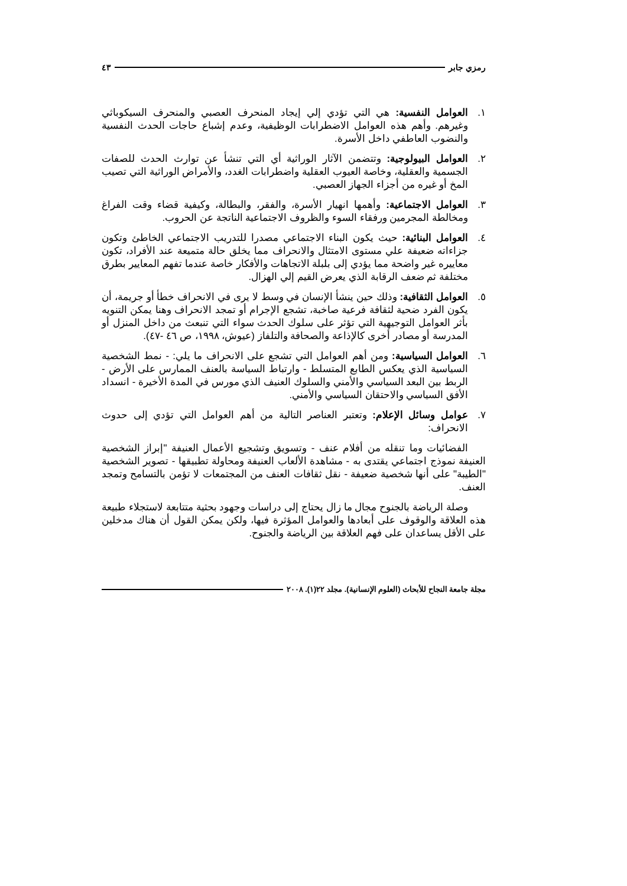رمزي جابر ٤٣
١. العوامل النفسية: هي التي تؤدي إلي إيجاد المنحرف العصبي والمنحرف السيكوباثي وغيرهم. وأهم هذه العوامل الاضطرابات الوظيفية، وعدم إشباع حاجات الحدث النفسية والنضوب العاطفي داخل الأسرة.
٢. العوامل البيولوجية: وتتضمن الآثار الوراثية أي التي تنشأ عن توارث الحدث للصفات الجسمية والعقلية، وخاصة العيوب العقلية واضطرابات الغدد، والأمراض الوراثية التي تصيب المخ أو غيره من أجزاء الجهاز العصبي.
٣. العوامل الاجتماعية: وأهمها انهيار الأسرة، والفقر، والبطالة، وكيفية قضاء وقت الفراغ ومخالطة المجرمين ورفقاء السوء والظروف الاجتماعية الناتجة عن الحروب.
٤. العوامل البنائية: حيث يكون البناء الاجتماعي مصدرا للتدريب الاجتماعي الخاطئ وتكون جزاءاته ضعيفة علي مستوى الامتثال والانحراف مما يخلق حالة متميعة عند الأفراد، تكون معاييره غير واضحة مما يؤدي إلى بلبلة الاتجاهات والأفكار خاصة عندما تفهم المعايير بطرق مختلفة ثم ضعف الرقابة الذي يعرض القيم إلي الهزال.
٥. العوامل الثقافية: وذلك حين ينشأ الإنسان في وسط لا يرى في الانحراف خطأ أو جريمة، أن يكون الفرد ضحية لثقافة فرعية صاخبة، تشجع الإجرام أو تمجد الانحراف وهنا يمكن التنويه بأثر العوامل التوجيهية التي تؤثر على سلوك الحدث سواء التي تنبعث من داخل المنزل أو المدرسة أو مصادر أخرى كالإذاعة والصحافة والتلفاز (عيوش، ١٩٩٨، ص ٤٦ -٤٧).
٦. العوامل السياسية: ومن أهم العوامل التي تشجع على الانحراف ما يلي: - نمط الشخصية السياسية الذي يعكس الطابع المتسلط - وارتباط السياسة بالعنف الممارس على الأرض - الربط بين البعد السياسي والأمني والسلوك العنيف الذي مورس في المدة الأخيرة - انسداد الأفق السياسي والاحتقان السياسي والأمني.
٧. عوامل وسائل الإعلام: وتعتبر العناصر التالية من أهم العوامل التي تؤدي إلى حدوث الانحراف:
الفضائيات وما تنقله من أفلام عنف - وتسويق وتشجيع الأعمال العنيفة "إبراز الشخصية العنيفة نموذج اجتماعي يقتدى به - مشاهدة الألعاب العنيفة ومحاولة تطبيقها - تصوير الشخصية "الطيبة" على أنها شخصية ضعيفة - نقل ثقافات العنف من المجتمعات لا تؤمن بالتسامح وتمجد العنف.
وصلة الرياضة بالجنوح مجال ما زال يحتاج إلى دراسات وجهود بحثية متتابعة لاستجلاء طبيعة هذه العلاقة والوقوف على أبعادها والعوامل المؤثرة فيها، ولكن يمكن القول أن هناك مدخلين على الأقل يساعدان على فهم العلاقة بين الرياضة والجنوح.
مجلة جامعة النجاح للأبحاث (العلوم الإنسانية). مجلد ٢٢(١). ٢٠٠٨